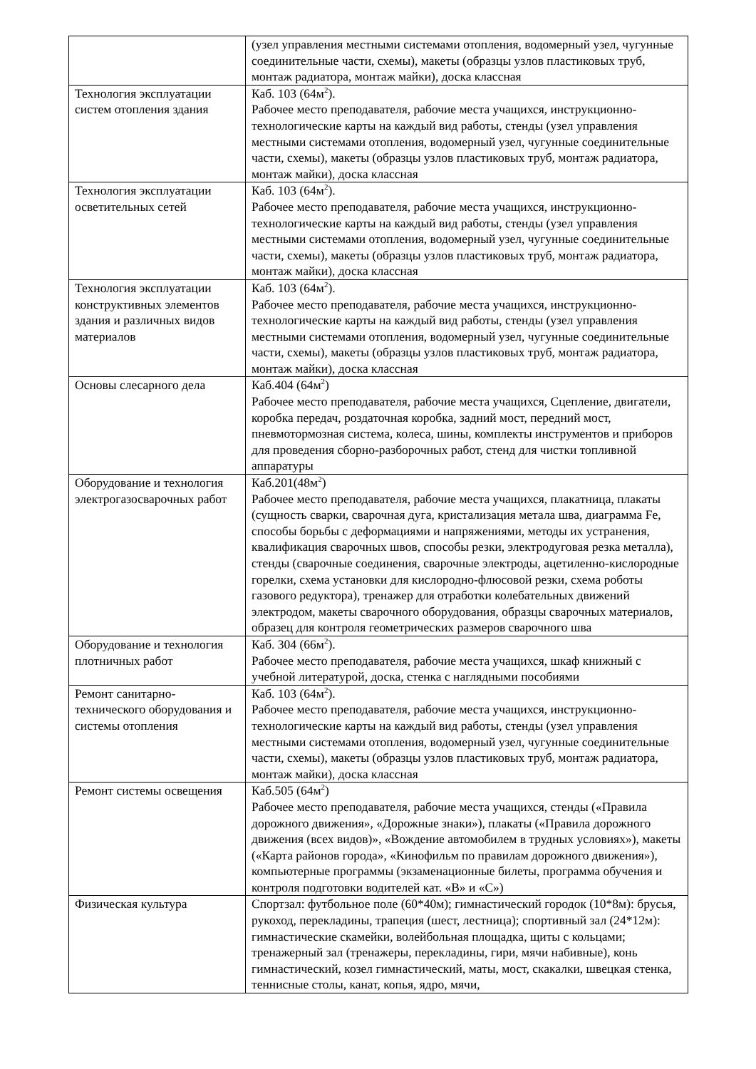| | (узел управления местными системами отопления, водомерный узел, чугунные соединительные части, схемы), макеты (образцы узлов пластиковых труб, монтаж радиатора, монтаж майки), доска классная |
| Технология эксплуатации систем отопления здания | Каб. 103 (64м<sup>2</sup>). Рабочее место преподавателя, рабочие места учащихся, инструкционно-технологические карты на каждый вид работы, стенды (узел управления местными системами отопления, водомерный узел, чугунные соединительные части, схемы), макеты (образцы узлов пластиковых труб, монтаж радиатора, монтаж майки), доска классная |
| Технология эксплуатации осветительных сетей | Каб. 103 (64м<sup>2</sup>). Рабочее место преподавателя, рабочие места учащихся, инструкционно-технологические карты на каждый вид работы, стенды (узел управления местными системами отопления, водомерный узел, чугунные соединительные части, схемы), макеты (образцы узлов пластиковых труб, монтаж радиатора, монтаж майки), доска классная |
| Технология эксплуатации конструктивных элементов здания и различных видов материалов | Каб. 103 (64м<sup>2</sup>). Рабочее место преподавателя, рабочие места учащихся, инструкционно-технологические карты на каждый вид работы, стенды (узел управления местными системами отопления, водомерный узел, чугунные соединительные части, схемы), макеты (образцы узлов пластиковых труб, монтаж радиатора, монтаж майки), доска классная |
| Основы слесарного дела | Каб.404 (64м<sup>2</sup>) Рабочее место преподавателя, рабочие места учащихся, Сцепление, двигатели, коробка передач, роздаточная коробка, задний мост, передний мост, пневмотормозная система, колеса, шины, комплекты инструментов и приборов для проведения сборно-разборочных работ, стенд для чистки топливной аппаратуры |
| Оборудование и технология электрогазосварочных работ | Каб.201(48м<sup>2</sup>) Рабочее место преподавателя, рабочие места учащихся, плакатница, плакаты (сущность сварки, сварочная дуга, кристализация метала шва, диаграмма Fe, способы борьбы с деформациями и напряжениями, методы их устранения, квалификация сварочных швов, способы резки, электродуговая резка металла), стенды (сварочные соединения, сварочные электроды, ацетиленно-кислородные горелки, схема установки для кислородно-флюсовой резки, схема роботы газового редуктора), тренажер для отработки колебательных движений электродом, макеты сварочного оборудования, образцы сварочных материалов, образец для контроля геометрических размеров сварочного шва |
| Оборудование и технология плотничных работ | Каб. 304 (66м<sup>2</sup>). Рабочее место преподавателя, рабочие места учащихся, шкаф книжный с учебной литературой, доска, стенка с наглядными пособиями |
| Ремонт санитарно-технического оборудования и системы отопления | Каб. 103 (64м<sup>2</sup>). Рабочее место преподавателя, рабочие места учащихся, инструкционно-технологические карты на каждый вид работы, стенды (узел управления местными системами отопления, водомерный узел, чугунные соединительные части, схемы), макеты (образцы узлов пластиковых труб, монтаж радиатора, монтаж майки), доска классная |
| Ремонт системы освещения | Каб.505 (64м<sup>2</sup>) Рабочее место преподавателя, рабочие места учащихся, стенды («Правила дорожного движения», «Дорожные знаки»), плакаты («Правила дорожного движения (всех видов)», «Вождение автомобилем в трудных условиях»), макеты («Карта районов города», «Кинофильм по правилам дорожного движения»), компьютерные программы (экзаменационные билеты, программа обучения и контроля подготовки водителей кат. «В» и «С») |
| Физическая культура | Спортзал: футбольное поле (60*40м); гимнастический городок (10*8м): брусья, рукоход, перекладины, трапеция (шест, лестница); спортивный зал (24*12м): гимнастические скамейки, волейбольная площадка, щиты с кольцами; тренажерный зал (тренажеры, перекладины, гири, мячи набивные), конь гимнастический, козел гимнастический, маты, мост, скакалки, швецкая стенка, теннисные столы, канат, копья, ядро, мячи, |